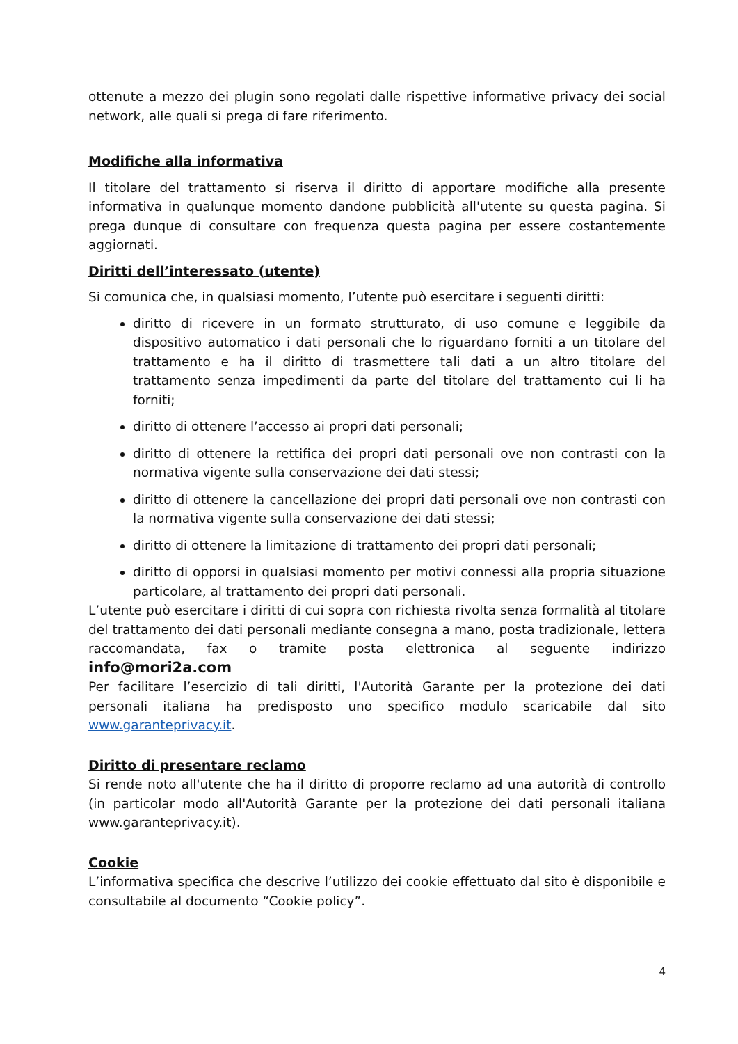ottenute a mezzo dei plugin sono regolati dalle rispettive informative privacy dei social network, alle quali si prega di fare riferimento.
Modifiche alla informativa
Il titolare del trattamento si riserva il diritto di apportare modifiche alla presente informativa in qualunque momento dandone pubblicità all'utente su questa pagina. Si prega dunque di consultare con frequenza questa pagina per essere costantemente aggiornati.
Diritti dell’interessato (utente)
Si comunica che, in qualsiasi momento, l’utente può esercitare i seguenti diritti:
diritto di ricevere in un formato strutturato, di uso comune e leggibile da dispositivo automatico i dati personali che lo riguardano forniti a un titolare del trattamento e ha il diritto di trasmettere tali dati a un altro titolare del trattamento senza impedimenti da parte del titolare del trattamento cui li ha forniti;
diritto di ottenere l’accesso ai propri dati personali;
diritto di ottenere la rettifica dei propri dati personali ove non contrasti con la normativa vigente sulla conservazione dei dati stessi;
diritto di ottenere la cancellazione dei propri dati personali ove non contrasti con la normativa vigente sulla conservazione dei dati stessi;
diritto di ottenere la limitazione di trattamento dei propri dati personali;
diritto di opporsi in qualsiasi momento per motivi connessi alla propria situazione particolare, al trattamento dei propri dati personali.
L’utente può esercitare i diritti di cui sopra con richiesta rivolta senza formalità al titolare del trattamento dei dati personali mediante consegna a mano, posta tradizionale, lettera raccomandata, fax o tramite posta elettronica al seguente indirizzo info@mori2a.com
Per facilitare l’esercizio di tali diritti, l'Autorità Garante per la protezione dei dati personali italiana ha predisposto uno specifico modulo scaricabile dal sito www.garanteprivacy.it.
Diritto di presentare reclamo
Si rende noto all'utente che ha il diritto di proporre reclamo ad una autorità di controllo (in particolar modo all'Autorità Garante per la protezione dei dati personali italiana www.garanteprivacy.it).
Cookie
L’informativa specifica che descrive l’utilizzo dei cookie effettuato dal sito è disponibile e consultabile al documento “Cookie policy”.
4